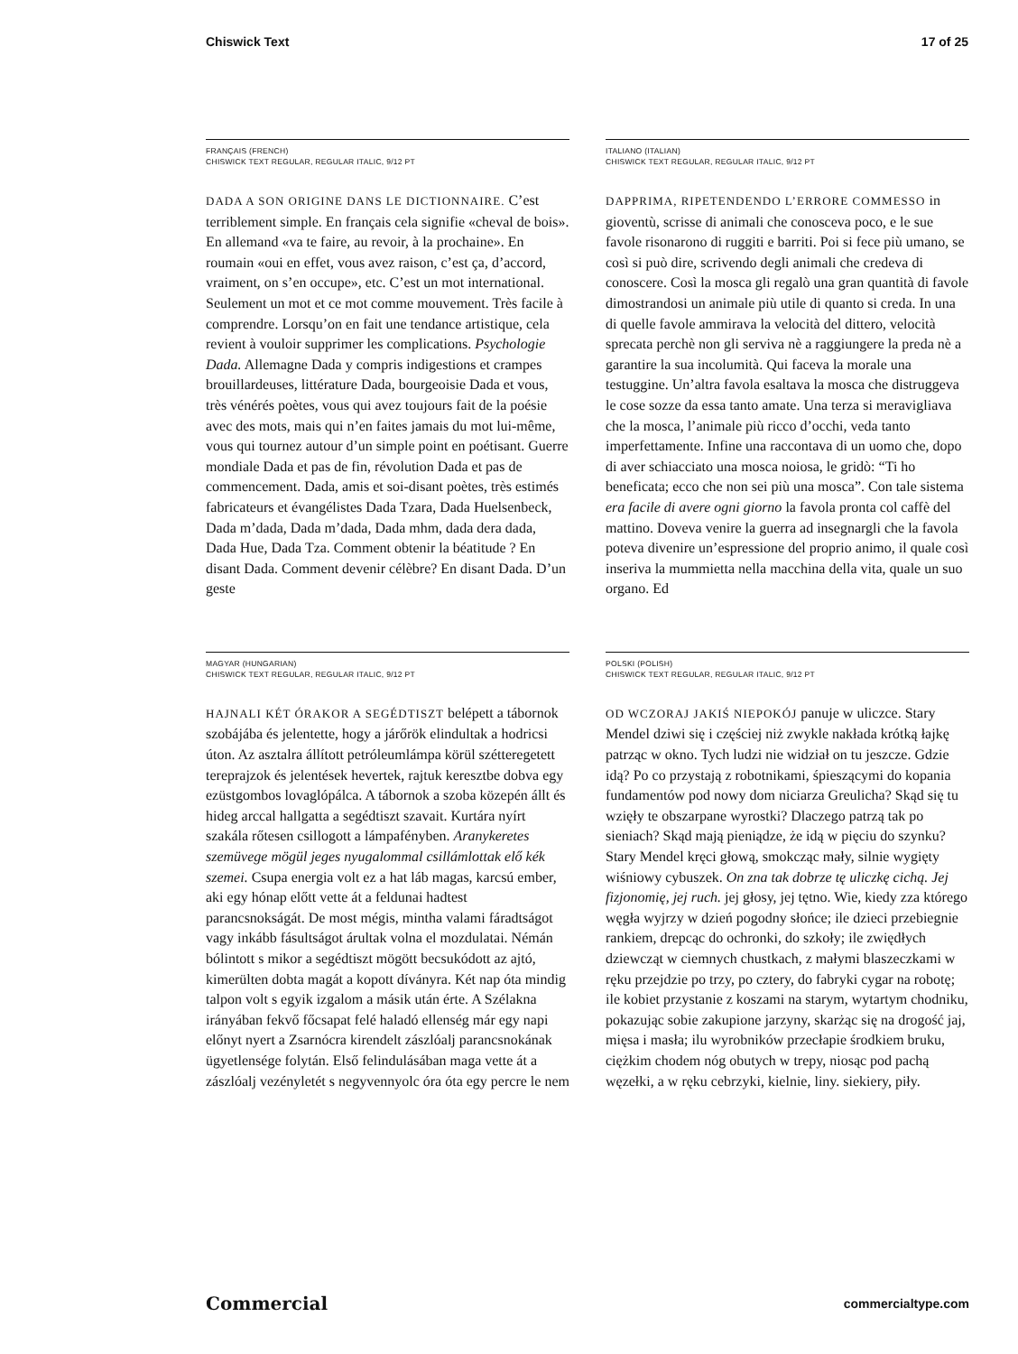Chiswick Text 17 of 25
FRANÇAIS (FRENCH)
CHISWICK TEXT REGULAR, REGULAR ITALIC, 9/12 PT
DADA A SON ORIGINE DANS LE DICTIONNAIRE. C’est terriblement simple. En français cela signifie «cheval de bois». En allemand «va te faire, au revoir, à la prochaine». En roumain «oui en effet, vous avez raison, c’est ça, d’accord, vraiment, on s’en occupe», etc. C’est un mot international. Seulement un mot et ce mot comme mouvement. Très facile à comprendre. Lorsqu’on en fait une tendance artistique, cela revient à vouloir supprimer les complications. Psychologie Dada. Allemagne Dada y compris indigestions et crampes brouillardeuses, littérature Dada, bourgeoisie Dada et vous, très vénérés poètes, vous qui avez toujours fait de la poésie avec des mots, mais qui n’en faites jamais du mot lui-même, vous qui tournez autour d’un simple point en poétisant. Guerre mondiale Dada et pas de fin, révolution Dada et pas de commencement. Dada, amis et soi-disant poètes, très estimés fabricateurs et évangélistes Dada Tzara, Dada Huelsenbeck, Dada m’dada, Dada m’dada, Dada mhm, dada dera dada, Dada Hue, Dada Tza. Comment obtenir la béatitude ? En disant Dada. Comment devenir célèbre? En disant Dada. D’un geste
ITALIANO (ITALIAN)
CHISWICK TEXT REGULAR, REGULAR ITALIC, 9/12 PT
DAPPRIMA, RIPETENDENDO L’ERRORE COMMESSO in gioventù, scrisse di animali che conosceva poco, e le sue favole risonarono di ruggiti e barriti. Poi si fece più umano, se così si può dire, scrivendo degli animali che credeva di conoscere. Così la mosca gli regalò una gran quantità di favole dimostrandosi un animale più utile di quanto si creda. In una di quelle favole ammirava la velocità del dittero, velocità sprecata perchè non gli serviva nè a raggiungere la preda nè a garantire la sua incolumità. Qui faceva la morale una testuggine. Un’altra favola esaltava la mosca che distruggeva le cose sozze da essa tanto amate. Una terza si meravigliava che la mosca, l’animale più ricco d’occhi, veda tanto imperfettamente. Infine una raccontava di un uomo che, dopo di aver schiacciato una mosca noiosa, le gridò: “Ti ho beneficata; ecco che non sei più una mosca”. Con tale sistema era facile di avere ogni giorno la favola pronta col caffè del mattino. Doveva venire la guerra ad insegnargli che la favola poteva divenire un’espressione del proprio animo, il quale così inseriva la mummietta nella macchina della vita, quale un suo organo. Ed
MAGYAR (HUNGARIAN)
CHISWICK TEXT REGULAR, REGULAR ITALIC, 9/12 PT
HAJNALI KÉT ÓRAKOR A SEGÉDTISZT belépett a tábornok szobájába és jelentette, hogy a járőrök elindultak a hodricsi úton. Az asztalra állított petróleumlámpa körül szétteregetett tereprajzok és jelentések hevertek, rajtuk keresztbe dobva egy ezüstgombos lovaglópálca. A tábornok a szoba közepén állt és hideg arccal hallgatta a segédtiszt szavait. Kurtára nyírt szakála rőtesen csillogott a lámpafényben. Aranykeretes szemüvege mögül jeges nyugalommal csillámlottak elő kék szemei. Csupa energia volt ez a hat láb magas, karcsú ember, aki egy hónap előtt vette át a feldunai hadtest parancsnokságát. De most mégis, mintha valami fáradtságot vagy inkább fásultságot árultak volna el mozdulatai. Némán bólintott s mikor a segédtiszt mögött becsukódott az ajtó, kimerülten dobta magát a kopott díványra. Két nap óta mindig talpon volt s egyik izgalom a másik után érte. A Szélakna irányában fekvő főcsapat felé haladó ellenség már egy napi előnyt nyert a Zsarnócra kirendelt zászlóalj parancsnokának ügyetlensége folytán. Első felindulásában maga vette át a zászlóalj vezényletét s negyvennyolc óra óta egy percre le nem
POLSKI (POLISH)
CHISWICK TEXT REGULAR, REGULAR ITALIC, 9/12 PT
OD WCZORAJ JAKIŚ NIEPOKÓJ panuje w uliczce. Stary Mendel dziwi się i częściej niż zwykle nakłada krótką łajkę patrząc w okno. Tych ludzi nie widział on tu jeszcze. Gdzie idą? Po co przystają z robotnikami, śpieszącymi do kopania fundamentów pod nowy dom niciarza Greulicha? Skąd się tu wzięły te obszarpane wyrostki? Dlaczego patrzą tak po sieniach? Skąd mają pieniądze, że idą w pięciu do szynku? Stary Mendel kręci głową, smokcząc mały, silnie wygięty wiśniowy cybuszek. On zna tak dobrze tę uliczkę cichą. Jej fizjonomię, jej ruch. jej głosy, jej tętno. Wie, kiedy zza którego węgła wyjrzy w dzień pogodny słońce; ile dzieci przebiegnie rankiem, drepcąc do ochronki, do szkoły; ile zwiędłych dziewcząt w ciemnych chustkach, z małymi blaszeczkami w ręku przejdzie po trzy, po cztery, do fabryki cygar na robotę; ile kobiet przystanie z koszami na starym, wytartym chodniku, pokazując sobie zakupione jarzyny, skarżąc się na drogość jaj, mięsa i masła; ilu wyrobników przecłapie środkiem bruku, ciężkim chodem nóg obutych w trepy, niosąc pod pachą węzełki, a w ręku cebrzyki, kielnie, liny. siekiery, piły.
Commercial commercialtype.com